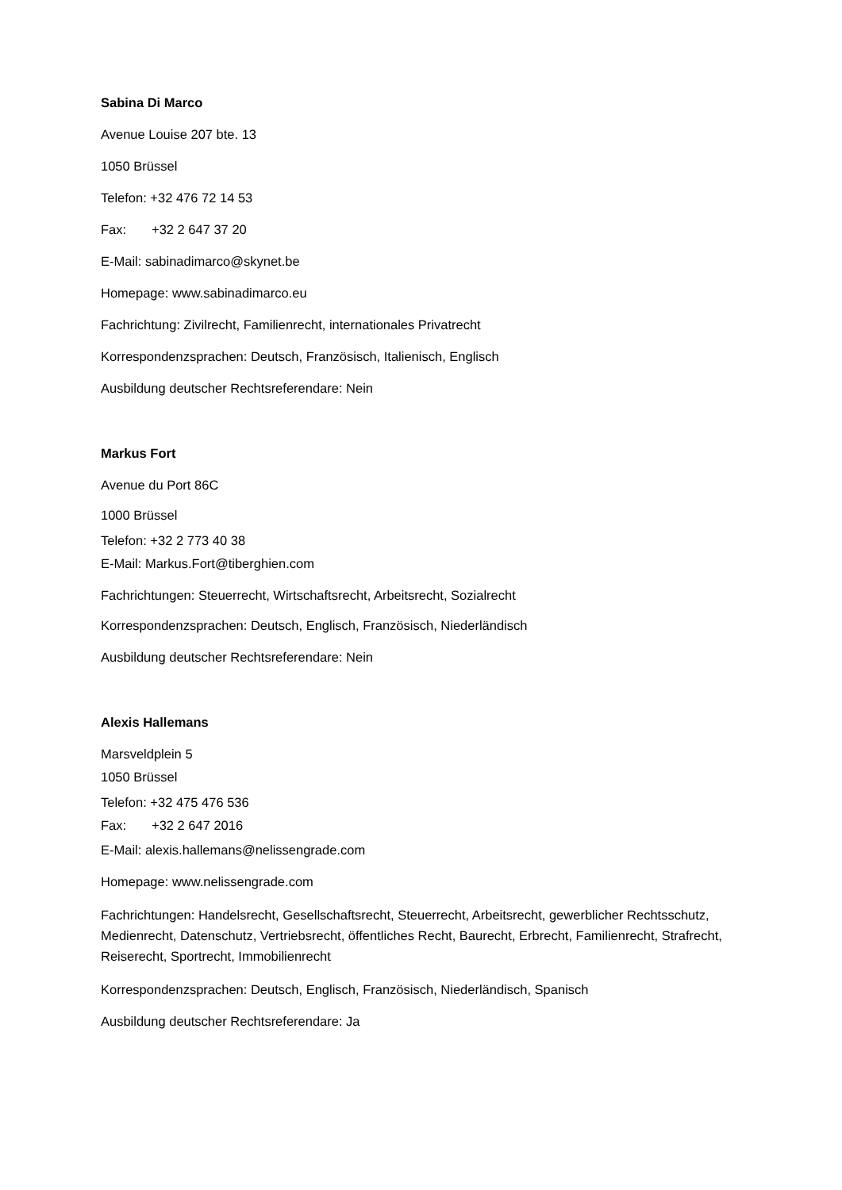Sabina Di Marco
Avenue Louise 207 bte. 13
1050 Brüssel
Telefon: +32 476 72 14 53
Fax: +32 2 647 37 20
E-Mail: sabinadimarco@skynet.be
Homepage: www.sabinadimarco.eu
Fachrichtung: Zivilrecht, Familienrecht, internationales Privatrecht
Korrespondenzsprachen: Deutsch, Französisch, Italienisch, Englisch
Ausbildung deutscher Rechtsreferendare: Nein
Markus Fort
Avenue du Port 86C
1000 Brüssel
Telefon: +32 2 773 40 38
E-Mail: Markus.Fort@tiberghien.com
Fachrichtungen: Steuerrecht, Wirtschaftsrecht, Arbeitsrecht, Sozialrecht
Korrespondenzsprachen: Deutsch, Englisch, Französisch, Niederländisch
Ausbildung deutscher Rechtsreferendare: Nein
Alexis Hallemans
Marsveldplein 5
1050 Brüssel
Telefon: +32 475 476 536
Fax: +32 2 647 2016
E-Mail: alexis.hallemans@nelissengrade.com
Homepage: www.nelissengrade.com
Fachrichtungen: Handelsrecht, Gesellschaftsrecht, Steuerrecht, Arbeitsrecht, gewerblicher Rechtsschutz, Medienrecht, Datenschutz, Vertriebsrecht, öffentliches Recht, Baurecht, Erbrecht, Familienrecht, Strafrecht, Reiserecht, Sportrecht, Immobilienrecht
Korrespondenzsprachen: Deutsch, Englisch, Französisch, Niederländisch, Spanisch
Ausbildung deutscher Rechtsreferendare: Ja